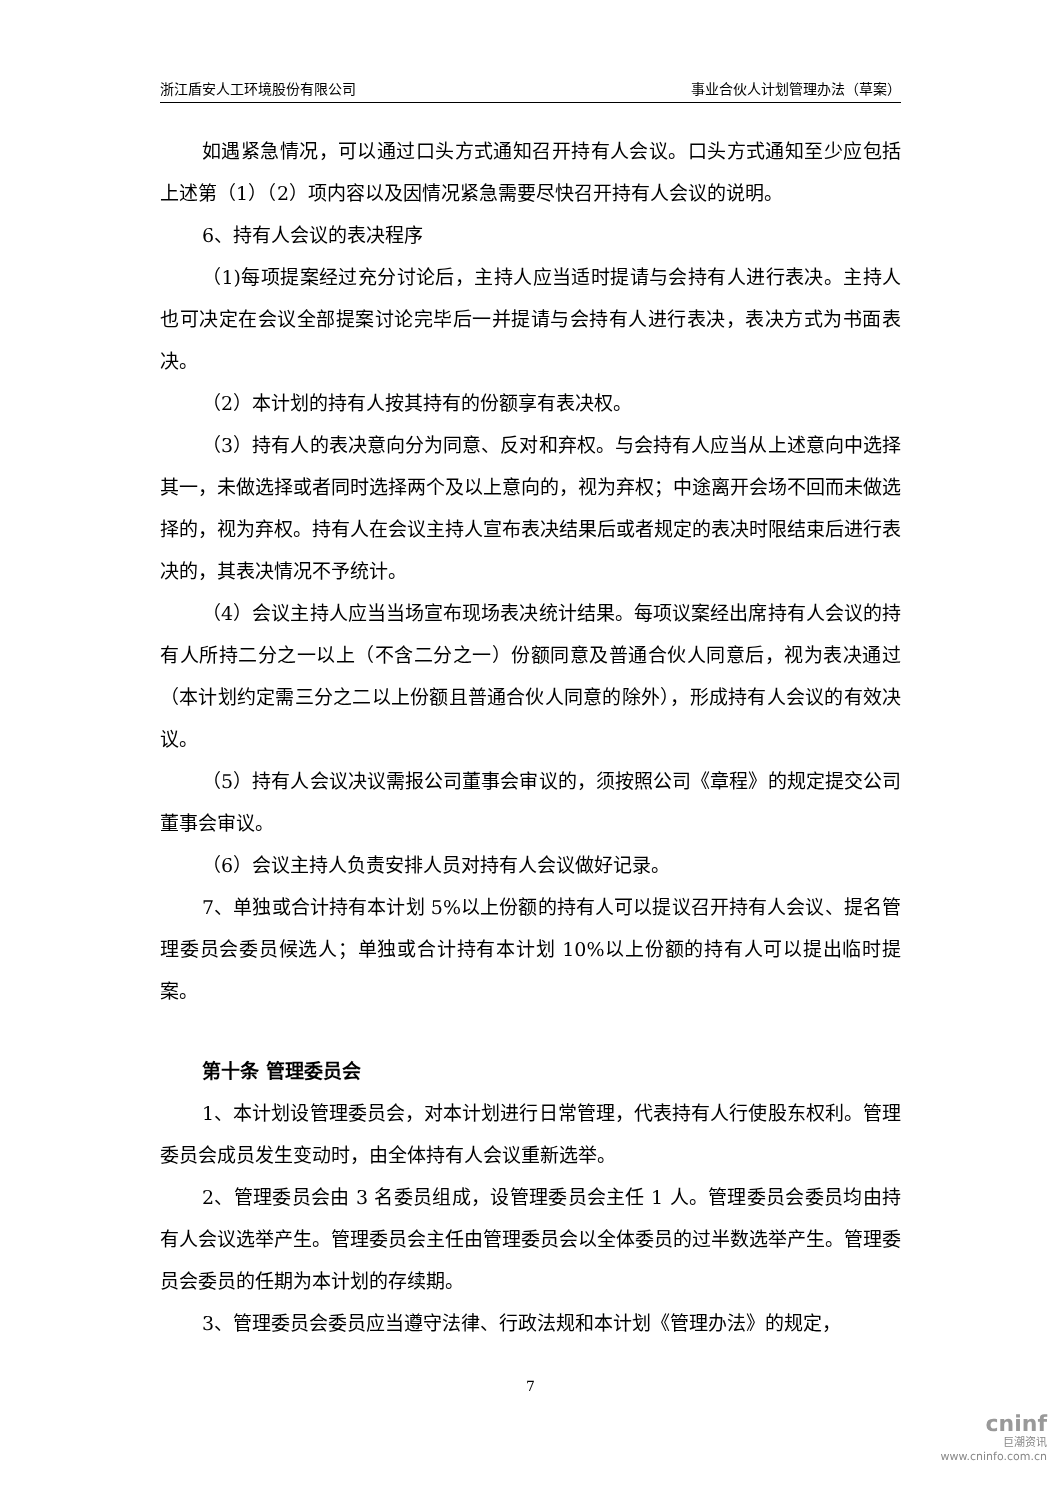浙江盾安人工环境股份有限公司 事业合伙人计划管理办法（草案）
如遇紧急情况，可以通过口头方式通知召开持有人会议。口头方式通知至少应包括上述第（1）（2）项内容以及因情况紧急需要尽快召开持有人会议的说明。
6、持有人会议的表决程序
（1)每项提案经过充分讨论后，主持人应当适时提请与会持有人进行表决。主持人也可决定在会议全部提案讨论完毕后一并提请与会持有人进行表决，表决方式为书面表决。
（2）本计划的持有人按其持有的份额享有表决权。
（3）持有人的表决意向分为同意、反对和弃权。与会持有人应当从上述意向中选择其一，未做选择或者同时选择两个及以上意向的，视为弃权；中途离开会场不回而未做选择的，视为弃权。持有人在会议主持人宣布表决结果后或者规定的表决时限结束后进行表决的，其表决情况不予统计。
（4）会议主持人应当当场宣布现场表决统计结果。每项议案经出席持有人会议的持有人所持二分之一以上（不含二分之一）份额同意及普通合伙人同意后，视为表决通过（本计划约定需三分之二以上份额且普通合伙人同意的除外），形成持有人会议的有效决议。
（5）持有人会议决议需报公司董事会审议的，须按照公司《章程》的规定提交公司董事会审议。
（6）会议主持人负责安排人员对持有人会议做好记录。
7、单独或合计持有本计划 5%以上份额的持有人可以提议召开持有人会议、提名管理委员会委员候选人；单独或合计持有本计划 10%以上份额的持有人可以提出临时提案。
第十条 管理委员会
1、本计划设管理委员会，对本计划进行日常管理，代表持有人行使股东权利。管理委员会成员发生变动时，由全体持有人会议重新选举。
2、管理委员会由 3 名委员组成，设管理委员会主任 1 人。管理委员会委员均由持有人会议选举产生。管理委员会主任由管理委员会以全体委员的过半数选举产生。管理委员会委员的任期为本计划的存续期。
3、管理委员会委员应当遵守法律、行政法规和本计划《管理办法》的规定，
7
cninf
巨潮资讯
www.cninfo.com.cn